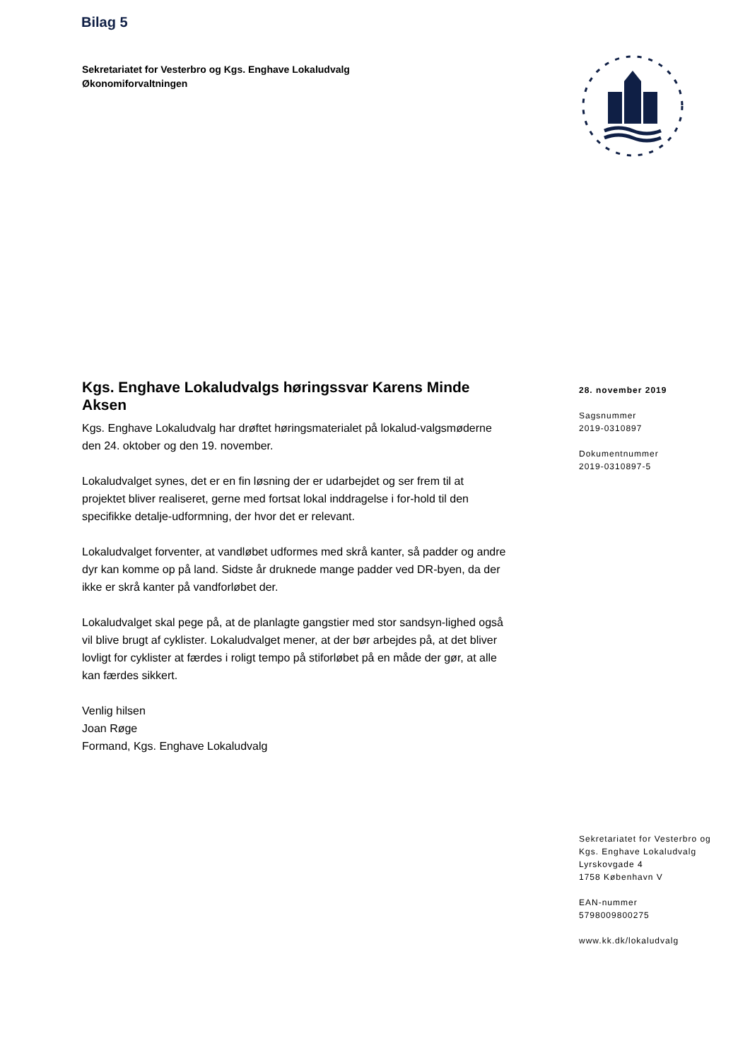Bilag 5
Sekretariatet for Vesterbro og Kgs. Enghave Lokaludvalg
Økonomiforvaltningen
Kgs. Enghave Lokaludvalgs høringssvar Karens Minde Aksen
Kgs. Enghave Lokaludvalg har drøftet høringsmaterialet på lokalud-valgsmøderne den 24. oktober og den 19. november.
Lokaludvalget synes, det er en fin løsning der er udarbejdet og ser frem til at projektet bliver realiseret, gerne med fortsat lokal inddragelse i for-hold til den specifikke detalje-udformning, der hvor det er relevant.
Lokaludvalget forventer, at vandløbet udformes med skrå kanter, så padder og andre dyr kan komme op på land. Sidste år druknede mange padder ved DR-byen, da der ikke er skrå kanter på vandforløbet der.
Lokaludvalget skal pege på, at de planlagte gangstier med stor sandsyn-lighed også vil blive brugt af cyklister. Lokaludvalget mener, at der bør arbejdes på, at det bliver lovligt for cyklister at færdes i roligt tempo på stiforløbet på en måde der gør, at alle kan færdes sikkert.
Venlig hilsen
Joan Røge
Formand, Kgs. Enghave Lokaludvalg
28. november 2019
Sagsnummer
2019-0310897
Dokumentnummer
2019-0310897-5
Sekretariatet for Vesterbro og
Kgs. Enghave Lokaludvalg
Lyrskovgade 4
1758 København V
EAN-nummer
5798009800275
www.kk.dk/lokaludvalg